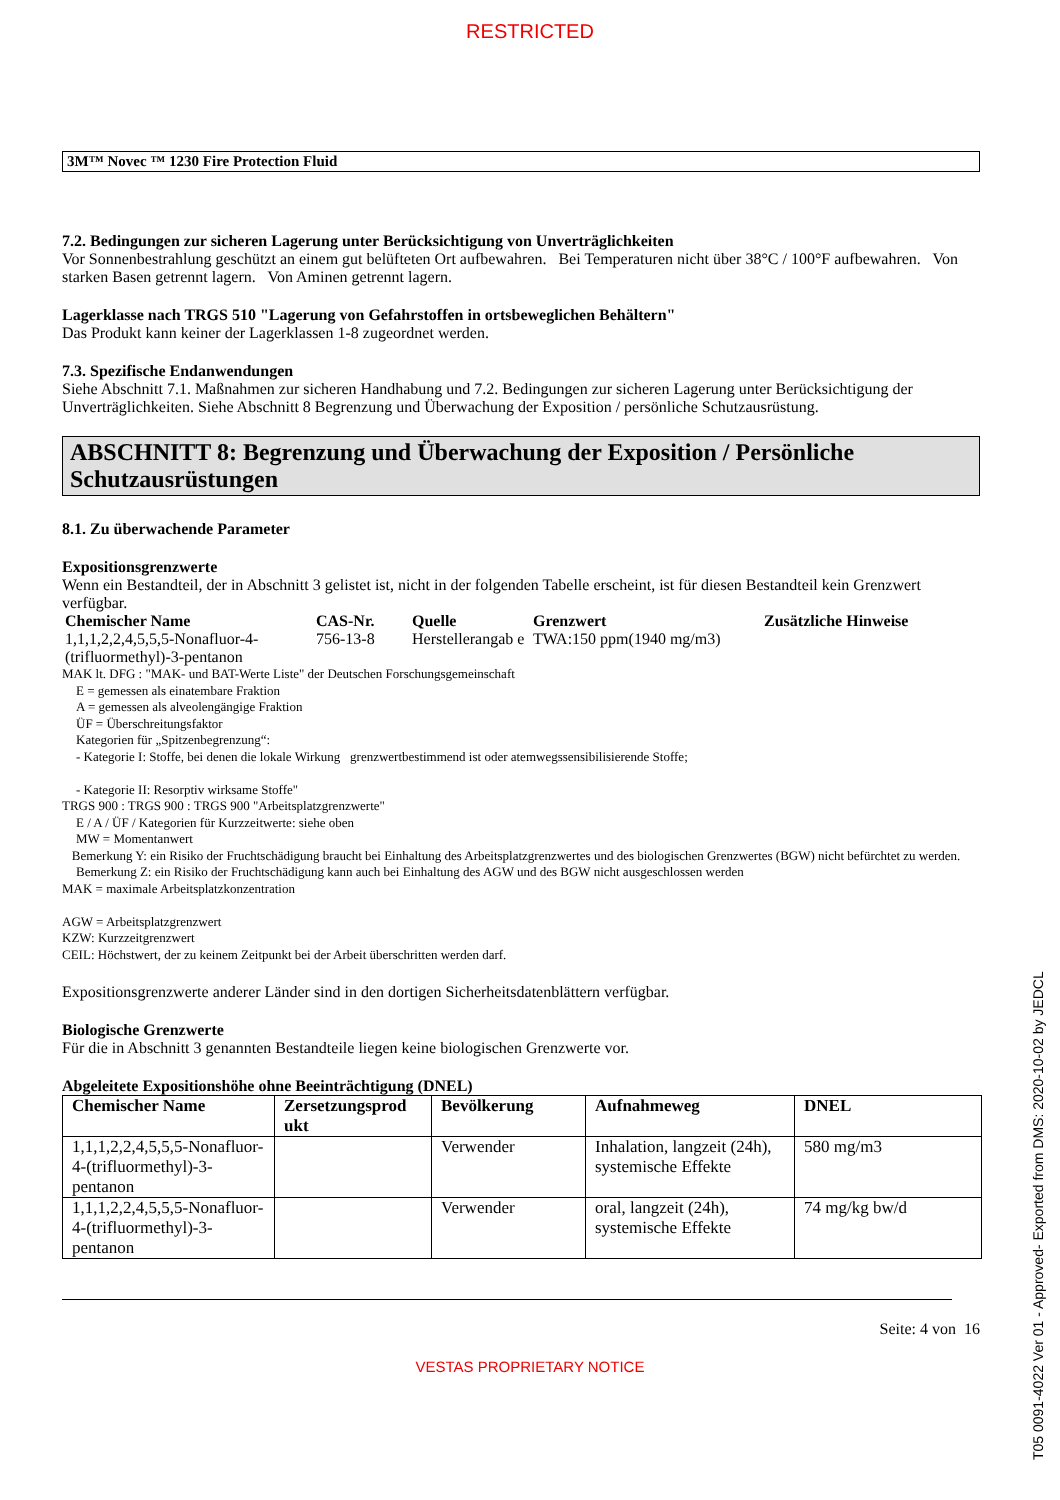RESTRICTED
3M™ Novec ™ 1230 Fire Protection Fluid
7.2. Bedingungen zur sicheren Lagerung unter Berücksichtigung von Unverträglichkeiten
Vor Sonnenbestrahlung geschützt an einem gut belüfteten Ort aufbewahren. Bei Temperaturen nicht über 38°C / 100°F aufbewahren. Von starken Basen getrennt lagern. Von Aminen getrennt lagern.
Lagerklasse nach TRGS 510 "Lagerung von Gefahrstoffen in ortsbeweglichen Behältern"
Das Produkt kann keiner der Lagerklassen 1-8 zugeordnet werden.
7.3. Spezifische Endanwendungen
Siehe Abschnitt 7.1. Maßnahmen zur sicheren Handhabung und 7.2. Bedingungen zur sicheren Lagerung unter Berücksichtigung der Unverträglichkeiten. Siehe Abschnitt 8 Begrenzung und Überwachung der Exposition / persönliche Schutzausrüstung.
ABSCHNITT 8: Begrenzung und Überwachung der Exposition / Persönliche Schutzausrüstungen
8.1. Zu überwachende Parameter
Expositionsgrenzwerte
Wenn ein Bestandteil, der in Abschnitt 3 gelistet ist, nicht in der folgenden Tabelle erscheint, ist für diesen Bestandteil kein Grenzwert verfügbar.
| Chemischer Name | CAS-Nr. | Quelle | Grenzwert | Zusätzliche Hinweise |
| --- | --- | --- | --- | --- |
| 1,1,1,2,2,4,5,5,5-Nonafluor-4-(trifluormethyl)-3-pentanon | 756-13-8 | Herstellerangab e | TWA:150 ppm(1940 mg/m3) | |
MAK lt. DFG : "MAK- und BAT-Werte Liste" der Deutschen Forschungsgemeinschaft
E = gemessen als einatembare Fraktion
A = gemessen als alveolengängige Fraktion
ÜF = Überschreitungsfaktor
Kategorien für „Spitzenbegrenzung“:
- Kategorie I: Stoffe, bei denen die lokale Wirkung grenzwertbestimmend ist oder atemwegssensibilisierende Stoffe;
- Kategorie II: Resorptiv wirksame Stoffe"
TRGS 900 : TRGS 900 : TRGS 900 "Arbeitsplatzgrenzwerte"
E / A / ÜF / Kategorien für Kurzzeitwerte: siehe oben
MW = Momentanwert
Bemerkung Y: ein Risiko der Fruchtschädigung braucht bei Einhaltung des Arbeitsplatzgrenzwertes und des biologischen Grenzwertes (BGW) nicht befürchtet zu werden.
Bemerkung Z: ein Risiko der Fruchtschädigung kann auch bei Einhaltung des AGW und des BGW nicht ausgeschlossen werden
MAK = maximale Arbeitsplatzkonzentration
AGW = Arbeitsplatzgrenzwert
KZW: Kurzzeitgrenzwert
CEIL: Höchstwert, der zu keinem Zeitpunkt bei der Arbeit überschritten werden darf.
Expositionsgrenzwerte anderer Länder sind in den dortigen Sicherheitsdatenblättern verfügbar.
Biologische Grenzwerte
Für die in Abschnitt 3 genannten Bestandteile liegen keine biologischen Grenzwerte vor.
Abgeleitete Expositionshöhe ohne Beeinträchtigung (DNEL)
| Chemischer Name | Zersetzungsprod ukt | Bevölkerung | Aufnahmeweg | DNEL |
| --- | --- | --- | --- | --- |
| 1,1,1,2,2,4,5,5,5-Nonafluor-4-(trifluormethyl)-3-pentanon | | Verwender | Inhalation, langzeit (24h), systemische Effekte | 580 mg/m3 |
| 1,1,1,2,2,4,5,5,5-Nonafluor-4-(trifluormethyl)-3-pentanon | | Verwender | oral, langzeit (24h), systemische Effekte | 74 mg/kg bw/d |
Seite: 4 von 16
VESTAS PROPRIETARY NOTICE
T05 0091-4022 Ver 01 - Approved- Exported from DMS: 2020-10-02 by JEDCL